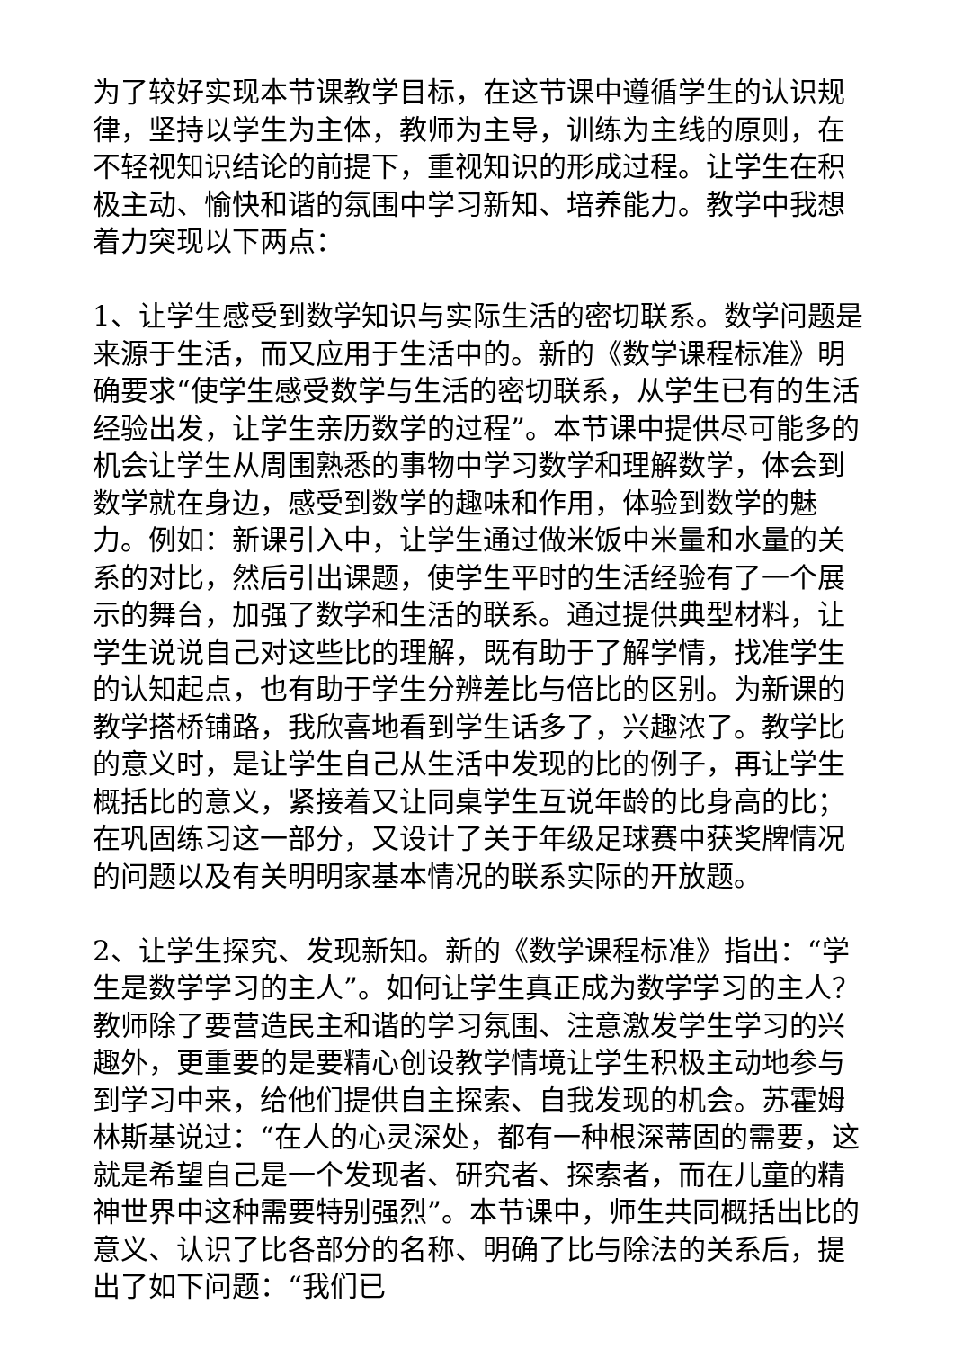为了较好实现本节课教学目标，在这节课中遵循学生的认识规律，坚持以学生为主体，教师为主导，训练为主线的原则，在不轻视知识结论的前提下，重视知识的形成过程。让学生在积极主动、愉快和谐的氛围中学习新知、培养能力。教学中我想着力突现以下两点：
1、让学生感受到数学知识与实际生活的密切联系。数学问题是来源于生活，而又应用于生活中的。新的《数学课程标准》明确要求“使学生感受数学与生活的密切联系，从学生已有的生活经验出发，让学生亲历数学的过程”。本节课中提供尽可能多的机会让学生从周围熟悉的事物中学习数学和理解数学，体会到数学就在身边，感受到数学的趣味和作用，体验到数学的魅力。例如：新课引入中，让学生通过做米饭中米量和水量的关系的对比，然后引出课题，使学生平时的生活经验有了一个展示的舞台，加强了数学和生活的联系。通过提供典型材料，让学生说说自己对这些比的理解，既有助于了解学情，找准学生的认知起点，也有助于学生分辨差比与倍比的区别。为新课的教学搭桥铺路，我欣喜地看到学生话多了，兴趣浓了。教学比的意义时，是让学生自己从生活中发现的比的例子，再让学生概括比的意义，紧接着又让同桌学生互说年龄的比身高的比；在巩固练习这一部分，又设计了关于年级足球赛中获奖牌情况的问题以及有关明明家基本情况的联系实际的开放题。
2、让学生探究、发现新知。新的《数学课程标准》指出：“学生是数学学习的主人”。如何让学生真正成为数学学习的主人？教师除了要营造民主和谐的学习氛围、注意激发学生学习的兴趣外，更重要的是要精心创设教学情境让学生积极主动地参与到学习中来，给他们提供自主探索、自我发现的机会。苏霍姆林斯基说过：“在人的心灵深处，都有一种根深蒂固的需要，这就是希望自己是一个发现者、研究者、探索者，而在儿童的精神世界中这种需要特别强烈”。本节课中，师生共同概括出比的意义、认识了比各部分的名称、明确了比与除法的关系后，提出了如下问题：“我们已